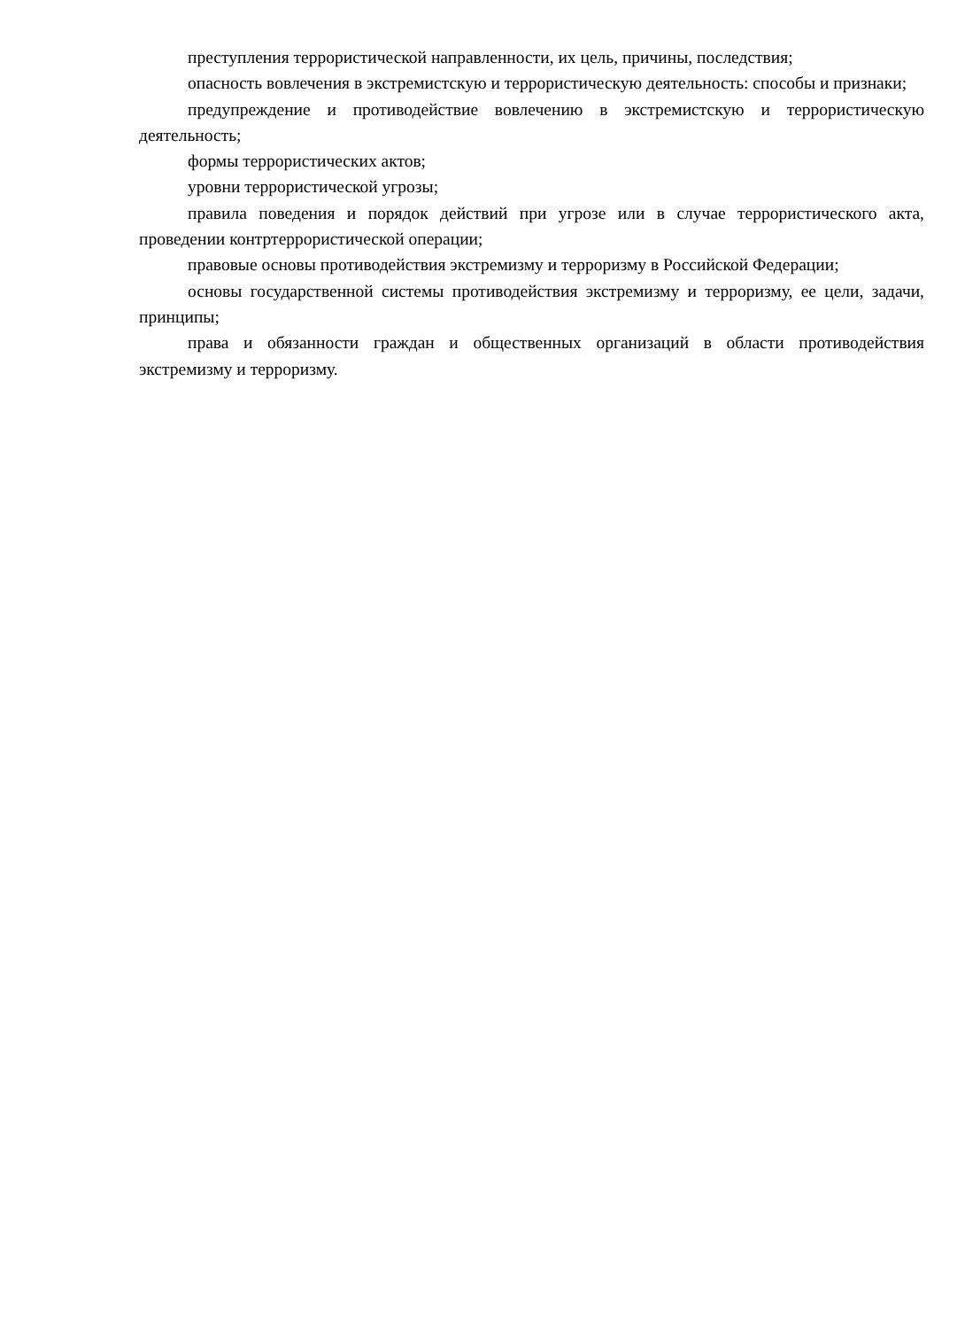преступления террористической направленности, их цель, причины, последствия;
опасность вовлечения в экстремистскую и террористическую деятельность: способы и признаки;
предупреждение и противодействие вовлечению в экстремистскую и террористическую деятельность;
формы террористических актов;
уровни террористической угрозы;
правила поведения и порядок действий при угрозе или в случае террористического акта, проведении контртеррористической операции;
правовые основы противодействия экстремизму и терроризму в Российской Федерации;
основы государственной системы противодействия экстремизму и терроризму, ее цели, задачи, принципы;
права и обязанности граждан и общественных организаций в области противодействия экстремизму и терроризму.